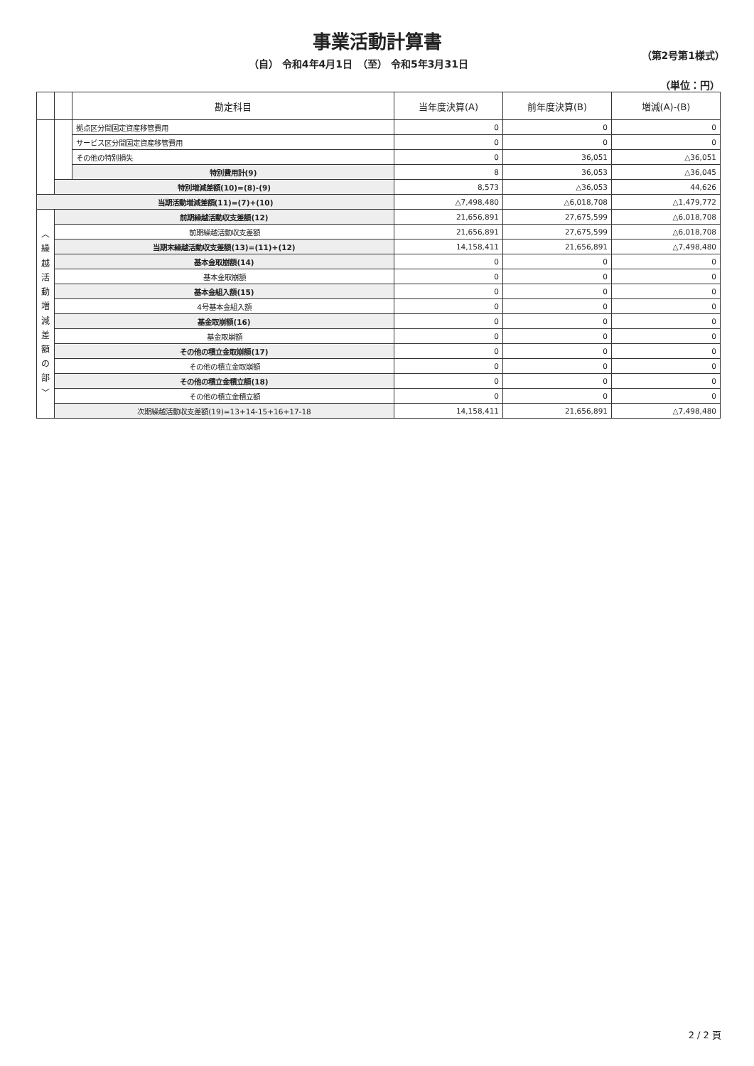事業活動計算書
（自） 令和4年4月1日　（至） 令和5年3月31日 （第2号第1様式）
（単位：円）
| | | 勘定科目 | 当年度決算(A) | 前年度決算(B) | 増減(A)-(B) |
| --- | --- | --- | --- | --- | --- |
| | | 拠点区分間固定資産移管費用 | 0 | 0 | 0 |
| | | サービス区分間固定資産移管費用 | 0 | 0 | 0 |
| | | その他の特別損失 | 0 | 36,051 | △36,051 |
| | | 特別費用計(9) | 8 | 36,053 | △36,045 |
| | 特別増減差額(10)=(8)-(9) | | 8,573 | △36,053 | 44,626 |
| 当期活動増減差額(11)=(7)+(10) | | | △7,498,480 | △6,018,708 | △1,479,772 |
| ︿ 繰 越 活 動 増 減 差 額 の 部 ﹀ | 前期繰越活動収支差額(12) | | 21,656,891 | 27,675,599 | △6,018,708 |
| | 前期繰越活動収支差額 | | 21,656,891 | 27,675,599 | △6,018,708 |
| | 当期末繰越活動収支差額(13)=(11)+(12) | | 14,158,411 | 21,656,891 | △7,498,480 |
| | 基本金取崩額(14) | | 0 | 0 | 0 |
| | 基本金取崩額 | | 0 | 0 | 0 |
| | 基本金組入額(15) | | 0 | 0 | 0 |
| | 4号基本金組入額 | | 0 | 0 | 0 |
| | 基金取崩額(16) | | 0 | 0 | 0 |
| | 基金取崩額 | | 0 | 0 | 0 |
| | その他の積立金取崩額(17) | | 0 | 0 | 0 |
| | その他の積立金取崩額 | | 0 | 0 | 0 |
| | その他の積立金積立額(18) | | 0 | 0 | 0 |
| | その他の積立金積立額 | | 0 | 0 | 0 |
| | 次期繰越活動収支差額(19)=13+14-15+16+17-18 | | 14,158,411 | 21,656,891 | △7,498,480 |
2 / 2 頁